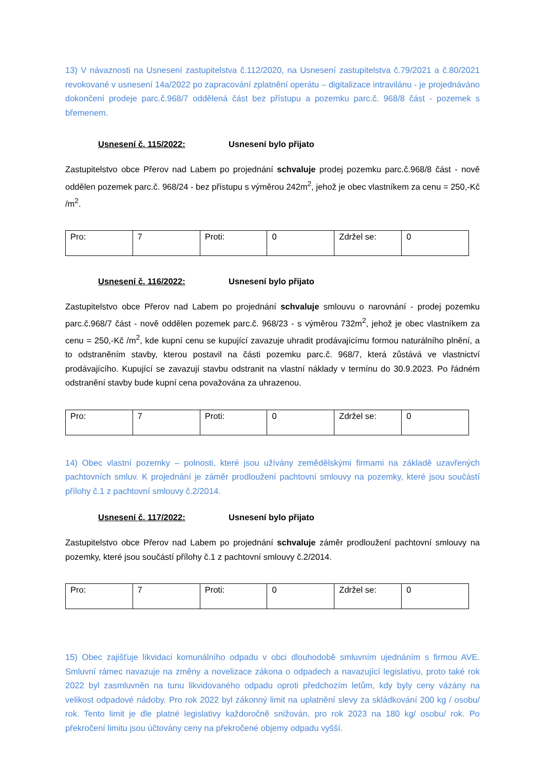13) V návaznosti na Usnesení zastupitelstva č.112/2020, na Usnesení zastupitelstva č.79/2021 a č.80/2021 revokované v usnesení 14a/2022 po zapracování zplatnění operátu – digitalizace intravilánu - je projednáváno dokončení prodeje parc.č.968/7 oddělená část bez přístupu a pozemku parc.č. 968/8 část - pozemek s břemenem.
Usnesení č. 115/2022: Usnesení bylo přijato
Zastupitelstvo obce Přerov nad Labem po projednání schvaluje prodej pozemku parc.č.968/8 část - nově oddělen pozemek parc.č. 968/24 - bez přístupu s výměrou 242m<sup>2</sup>, jehož je obec vlastníkem za cenu = 250,-Kč /m<sup>2</sup>.
| Pro: | 7 | Proti: | 0 | Zdržel se: | 0 |
Usnesení č. 116/2022: Usnesení bylo přijato
Zastupitelstvo obce Přerov nad Labem po projednání schvaluje smlouvu o narovnání - prodej pozemku parc.č.968/7 část - nově oddělen pozemek parc.č. 968/23 - s výměrou 732m<sup>2</sup>, jehož je obec vlastníkem za cenu = 250,-Kč /m<sup>2</sup>, kde kupní cenu se kupující zavazuje uhradit prodávajícímu formou naturálního plnění, a to odstraněním stavby, kterou postavil na části pozemku parc.č. 968/7, která zůstává ve vlastnictví prodávajícího. Kupující se zavazují stavbu odstranit na vlastní náklady v termínu do 30.9.2023. Po řádném odstranění stavby bude kupní cena považována za uhrazenou.
| Pro: | 7 | Proti: | 0 | Zdržel se: | 0 |
14) Obec vlastní pozemky – polnosti, které jsou užívány zemědělskými firmami na základě uzavřených pachtovních smluv. K projednání je záměr prodloužení pachtovní smlouvy na pozemky, které jsou součástí přílohy č.1 z pachtovní smlouvy č.2/2014.
Usnesení č. 117/2022: Usnesení bylo přijato
Zastupitelstvo obce Přerov nad Labem po projednání schvaluje záměr prodloužení pachtovní smlouvy na pozemky, které jsou součástí přílohy č.1 z pachtovní smlouvy č.2/2014.
| Pro: | 7 | Proti: | 0 | Zdržel se: | 0 |
15) Obec zajišťuje likvidaci komunálního odpadu v obci dlouhodobě smluvním ujednáním s firmou AVE. Smluvní rámec navazuje na změny a novelizace zákona o odpadech a navazující legislativu, proto také rok 2022 byl zasmluvněn na tunu likvidovaného odpadu oproti předchozím letům, kdy byly ceny vázány na velikost odpadové nádoby. Pro rok 2022 byl zákonný limit na uplatnění slevy za skládkování 200 kg / osobu/ rok. Tento limit je dle platné legislativy každoročně snižován, pro rok 2023 na 180 kg/ osobu/ rok. Po překročení limitu jsou účtovány ceny na překročené objemy odpadu vyšší.